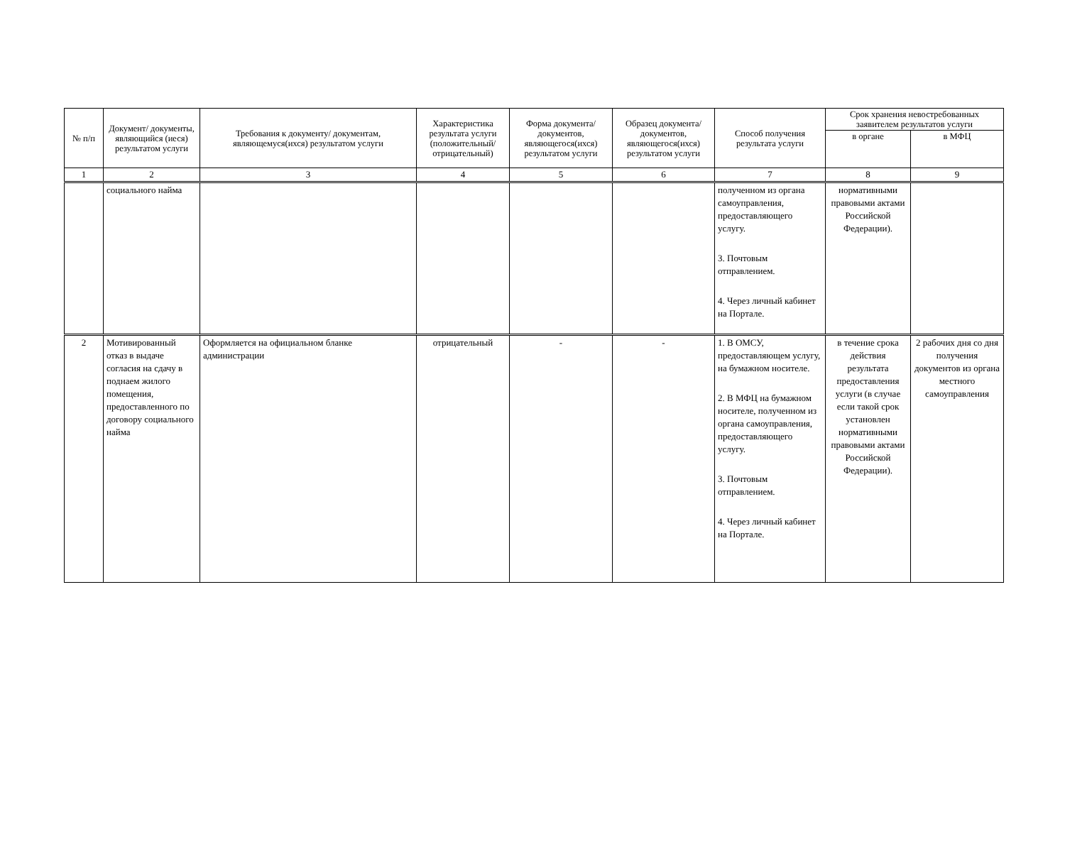| № п/п | Документ/ документы, являющийся (иеся) результатом услуги | Требования к документу/ документам, являющемуся(ихся) результатом услуги | Характеристика результата услуги (положительный/ отрицательный) | Форма документа/ документов, являющегося(ихся) результатом услуги | Образец документа/ документов, являющегося(ихся) результатом услуги | Способ получения результата услуги | Срок хранения невостребованных заявителем результатов услуги | |
| --- | --- | --- | --- | --- | --- | --- | --- | --- |
| | | | | | | | в органе | в МФЦ |
| 1 | 2 | 3 | 4 | 5 | 6 | 7 | 8 | 9 |
| | социального найма | | | | | полученном из органа самоуправления, предоставляющего услугу. 3. Почтовым отправлением. 4. Через личный кабинет на Портале. | нормативными правовыми актами Российской Федерации). | |
| 2 | Мотивированный отказ в выдаче согласия на сдачу в поднаем жилого помещения, предоставленного по договору социального найма | Оформляется на официальном бланке администрации | отрицательный | - | - | 1. В ОМСУ, предоставляющем услугу, на бумажном носителе. 2. В МФЦ на бумажном носителе, полученном из органа самоуправления, предоставляющего услугу. 3. Почтовым отправлением. 4. Через личный кабинет на Портале. | в течение срока действия результата предоставления услуги (в случае если такой срок установлен нормативными правовыми актами Российской Федерации). | 2 рабочих дня со дня получения документов из органа местного самоуправления |